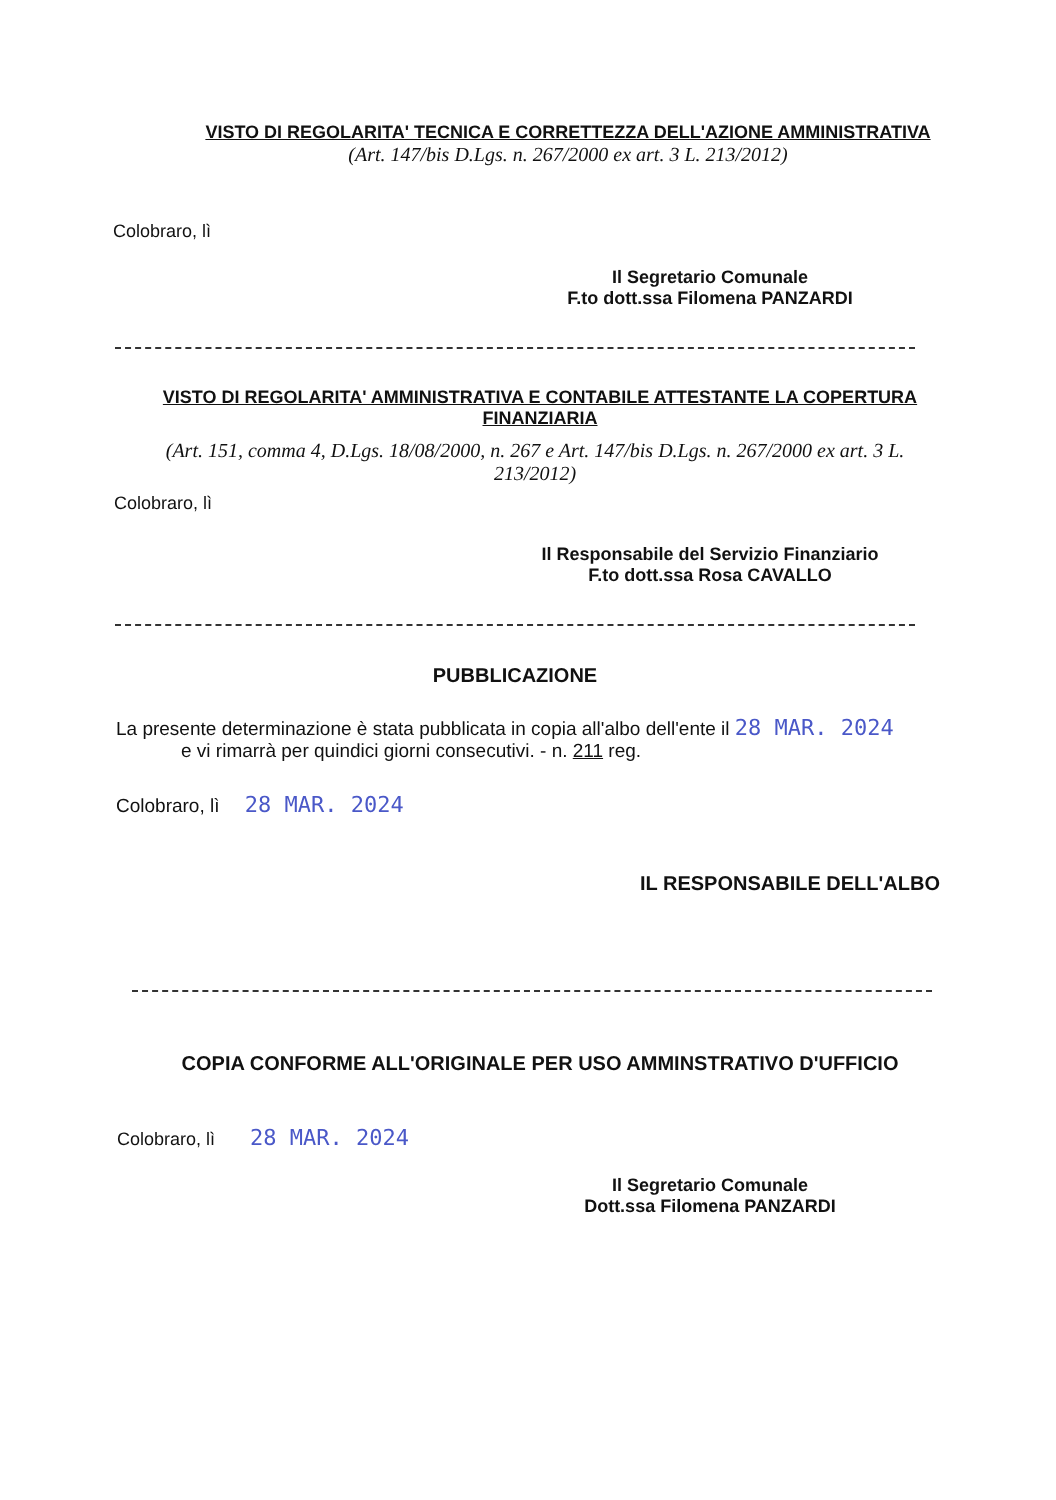VISTO DI REGOLARITA' TECNICA E CORRETTEZZA DELL'AZIONE AMMINISTRATIVA
(Art. 147/bis D.Lgs. n. 267/2000 ex art. 3 L. 213/2012)
Colobraro, lì
Il Segretario Comunale
F.to dott.ssa Filomena PANZARDI
VISTO DI REGOLARITA' AMMINISTRATIVA E CONTABILE ATTESTANTE LA COPERTURA FINANZIARIA
(Art. 151, comma 4, D.Lgs. 18/08/2000, n. 267 e Art. 147/bis D.Lgs. n. 267/2000 ex art. 3 L. 213/2012)
Colobraro, lì
Il Responsabile del Servizio Finanziario
F.to dott.ssa Rosa CAVALLO
PUBBLICAZIONE
La presente determinazione è stata pubblicata in copia all'albo dell'ente il 28 MAR. 2024
e vi rimarrà per quindici giorni consecutivi. - n. 211 reg.
Colobraro, lì 28 MAR. 2024
IL RESPONSABILE DELL'ALBO
COPIA CONFORME ALL'ORIGINALE PER USO AMMINSTRATIVO D'UFFICIO
Colobraro, lì 28 MAR. 2024
Il Segretario Comunale
Dott.ssa Filomena PANZARDI